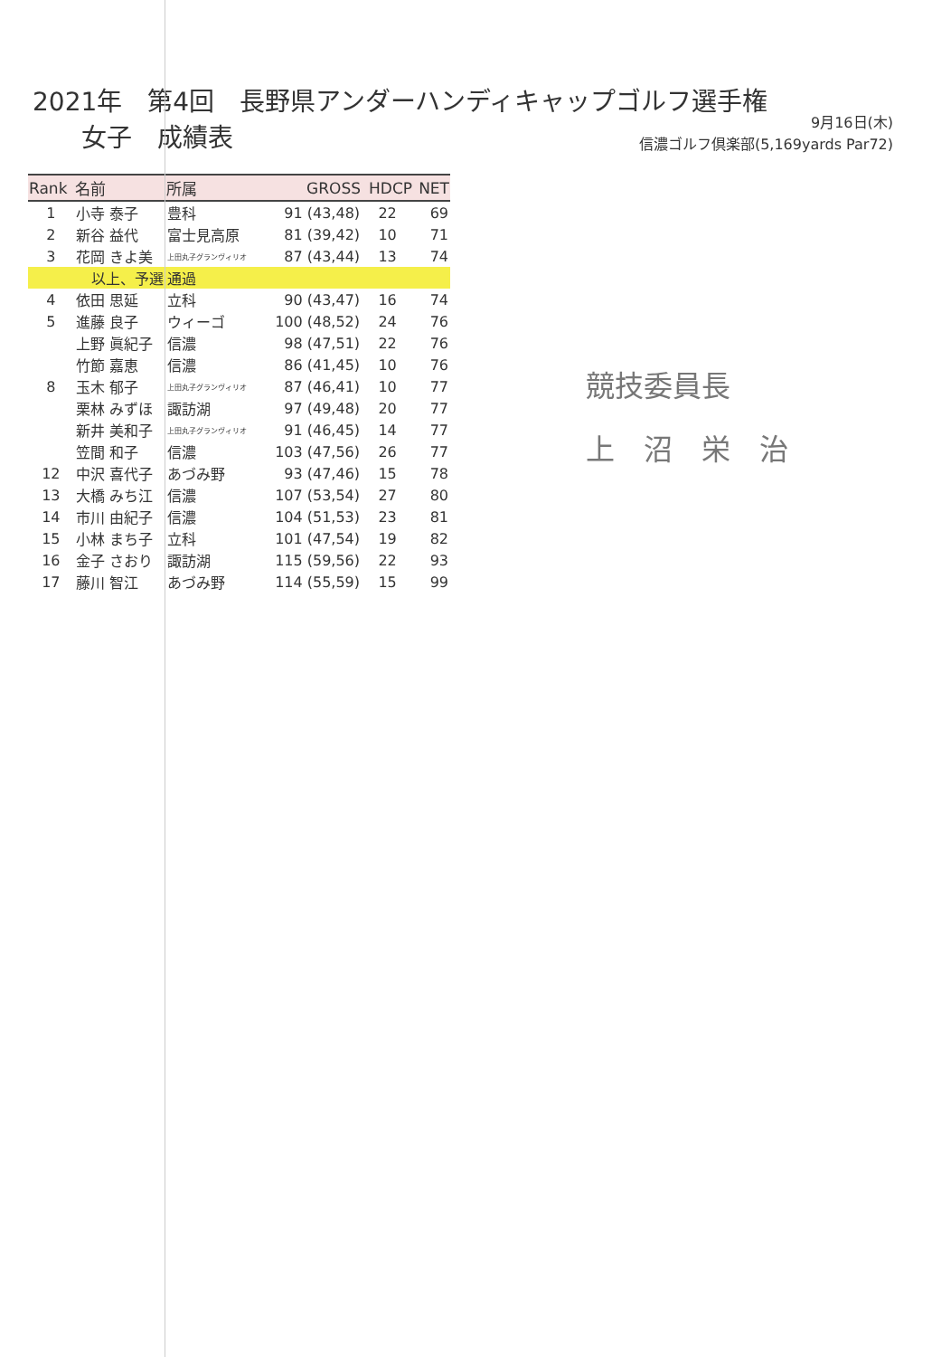2021年　第4回　長野県アンダーハンディキャップゴルフ選手権
女子　成績表
9月16日(木)
信濃ゴルフ倶楽部(5,169yards Par72)
| Rank | 名前 | 所属 | GROSS | HDCP | NET |
| --- | --- | --- | --- | --- | --- |
| 1 | 小寺 泰子 | 豊科 | 91 (43,48) | 22 | 69 |
| 2 | 新谷 益代 | 富士見高原 | 81 (39,42) | 10 | 71 |
| 3 | 花岡 きよ美 | 上田丸子グランヴィリオ | 87 (43,44) | 13 | 74 |
| | 以上、予選 | 通過 | | | |
| 4 | 依田 思延 | 立科 | 90 (43,47) | 16 | 74 |
| 5 | 進藤 良子 | ウィーゴ | 100 (48,52) | 24 | 76 |
| | 上野 眞紀子 | 信濃 | 98 (47,51) | 22 | 76 |
| | 竹節 嘉恵 | 信濃 | 86 (41,45) | 10 | 76 |
| 8 | 玉木 郁子 | 上田丸子グランヴィリオ | 87 (46,41) | 10 | 77 |
| | 栗林 みずほ | 諏訪湖 | 97 (49,48) | 20 | 77 |
| | 新井 美和子 | 上田丸子グランヴィリオ | 91 (46,45) | 14 | 77 |
| | 笠間 和子 | 信濃 | 103 (47,56) | 26 | 77 |
| 12 | 中沢 喜代子 | あづみ野 | 93 (47,46) | 15 | 78 |
| 13 | 大橋 みち江 | 信濃 | 107 (53,54) | 27 | 80 |
| 14 | 市川 由紀子 | 信濃 | 104 (51,53) | 23 | 81 |
| 15 | 小林 まち子 | 立科 | 101 (47,54) | 19 | 82 |
| 16 | 金子 さおり | 諏訪湖 | 115 (59,56) | 22 | 93 |
| 17 | 藤川 智江 | あづみ野 | 114 (55,59) | 15 | 99 |
競技委員長
上　沼　栄　治